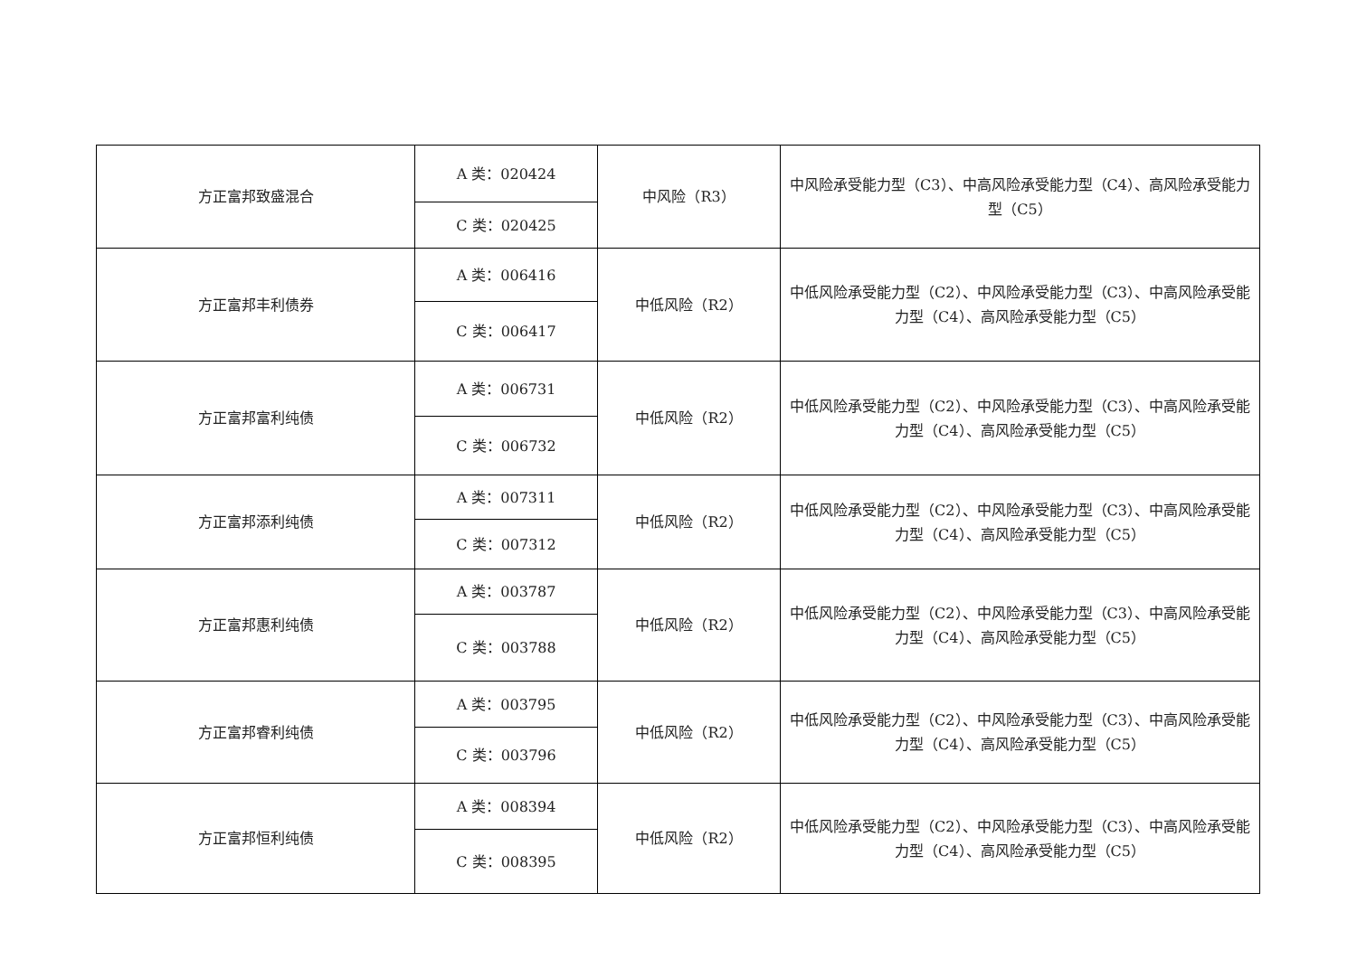| 方正富邦致盛混合 | A 类：020424 | 中风险（R3） | 中风险承受能力型（C3）、中高风险承受能力型（C4）、高风险承受能力型（C5） |
| | C 类：020425 | | |
| 方正富邦丰利债券 | A 类：006416 | 中低风险（R2） | 中低风险承受能力型（C2）、中风险承受能力型（C3）、中高风险承受能力型（C4）、高风险承受能力型（C5） |
| | C 类：006417 | | |
| 方正富邦富利纯债 | A 类：006731 | 中低风险（R2） | 中低风险承受能力型（C2）、中风险承受能力型（C3）、中高风险承受能力型（C4）、高风险承受能力型（C5） |
| | C 类：006732 | | |
| 方正富邦添利纯债 | A 类：007311 | 中低风险（R2） | 中低风险承受能力型（C2）、中风险承受能力型（C3）、中高风险承受能力型（C4）、高风险承受能力型（C5） |
| | C 类：007312 | | |
| 方正富邦惠利纯债 | A 类：003787 | 中低风险（R2） | 中低风险承受能力型（C2）、中风险承受能力型（C3）、中高风险承受能力型（C4）、高风险承受能力型（C5） |
| | C 类：003788 | | |
| 方正富邦睿利纯债 | A 类：003795 | 中低风险（R2） | 中低风险承受能力型（C2）、中风险承受能力型（C3）、中高风险承受能力型（C4）、高风险承受能力型（C5） |
| | C 类：003796 | | |
| 方正富邦恒利纯债 | A 类：008394 | 中低风险（R2） | 中低风险承受能力型（C2）、中风险承受能力型（C3）、中高风险承受能力型（C4）、高风险承受能力型（C5） |
| | C 类：008395 | | |